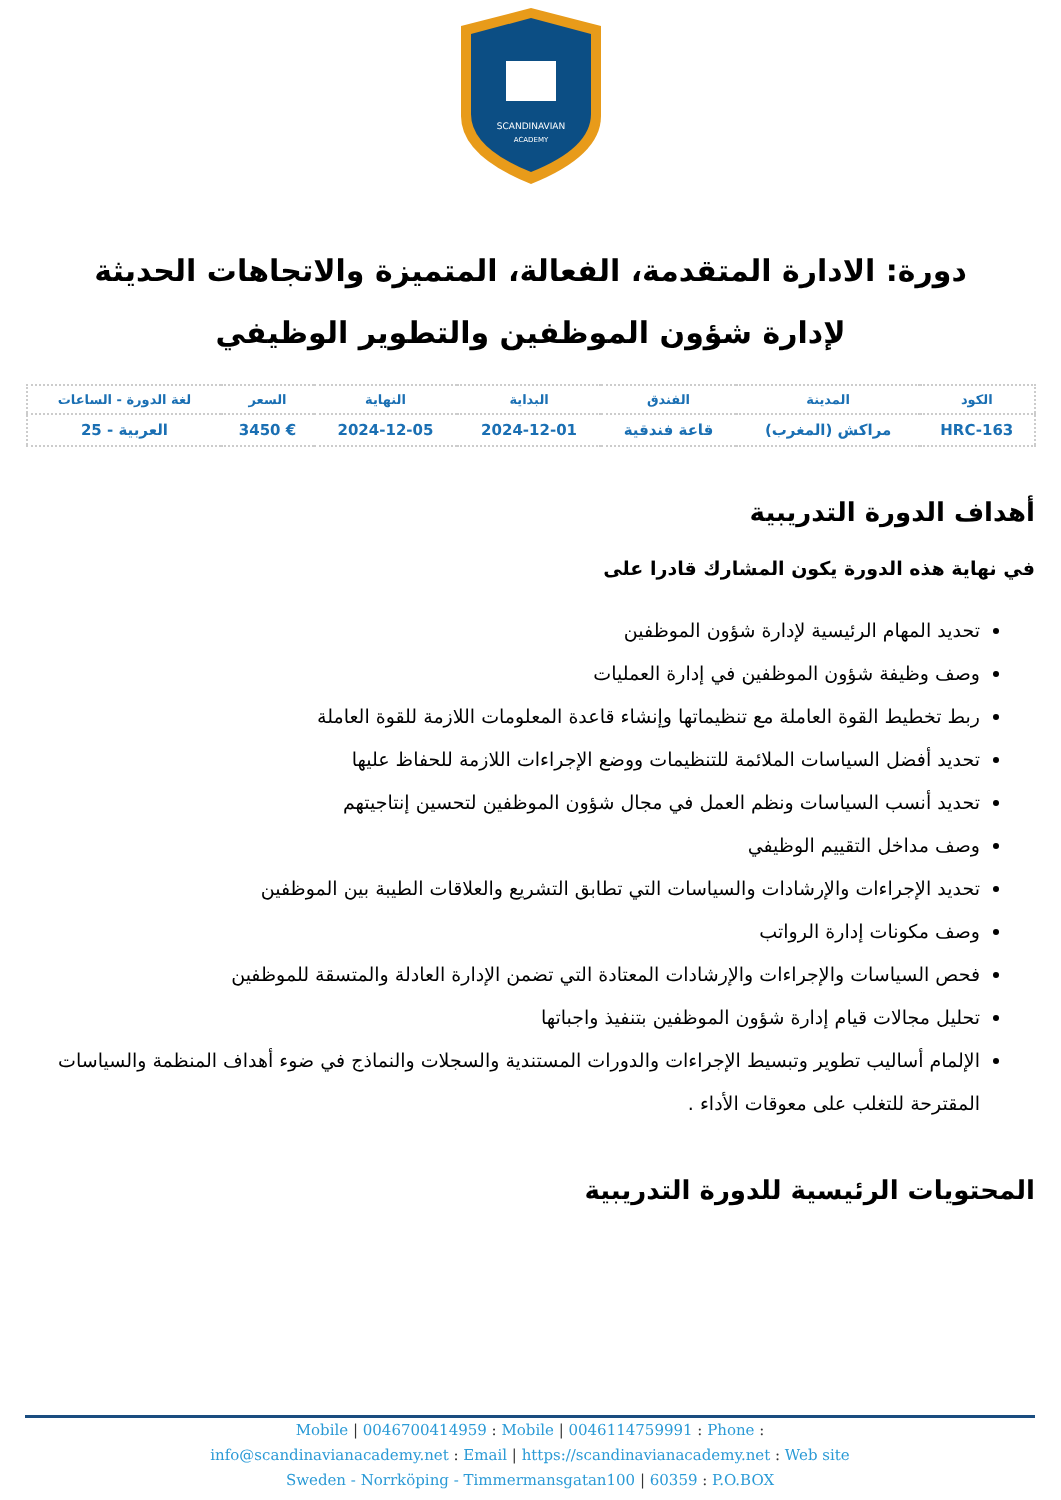SCANDINAVIAN
ACADEMY
دورة: الادارة المتقدمة، الفعالة، المتميزة والاتجاهات الحديثة لإدارة شؤون الموظفين والتطوير الوظيفي
| الكود | المدينة | الفندق | البداية | النهاية | السعر | لغة الدورة - الساعات |
| --- | --- | --- | --- | --- | --- | --- |
| HRC-163 | مراكش (المغرب) | قاعة فندقية | 2024-12-01 | 2024-12-05 | € 3450 | العربية - 25 |
أهداف الدورة التدريبية
في نهاية هذه الدورة يكون المشارك قادرا على
تحديد المهام الرئيسية لإدارة شؤون الموظفين
وصف وظيفة شؤون الموظفين في إدارة العمليات
ربط تخطيط القوة العاملة مع تنظيماتها وإنشاء قاعدة المعلومات اللازمة للقوة العاملة
تحديد أفضل السياسات الملائمة للتنظيمات ووضع الإجراءات اللازمة للحفاظ عليها
تحديد أنسب السياسات ونظم العمل في مجال شؤون الموظفين لتحسين إنتاجيتهم
وصف مداخل التقييم الوظيفي
تحديد الإجراءات والإرشادات والسياسات التي تطابق التشريع والعلاقات الطيبة بين الموظفين
وصف مكونات إدارة الرواتب
فحص السياسات والإجراءات والإرشادات المعتادة التي تضمن الإدارة العادلة والمتسقة للموظفين
تحليل مجالات قيام إدارة شؤون الموظفين بتنفيذ واجباتها
الإلمام أساليب تطوير وتبسيط الإجراءات والدورات المستندية والسجلات والنماذج في ضوء أهداف المنظمة والسياسات المقترحة للتغلب على معوقات الأداء .
المحتويات الرئيسية للدورة التدريبية
Mobile | 0046700414959 : Mobile | 0046114759991 : Phone :
info@scandinavianacademy.net : Email | https://scandinavianacademy.net : Web site
Sweden - Norrköping - Timmermansgatan100 | 60359 : P.O.BOX